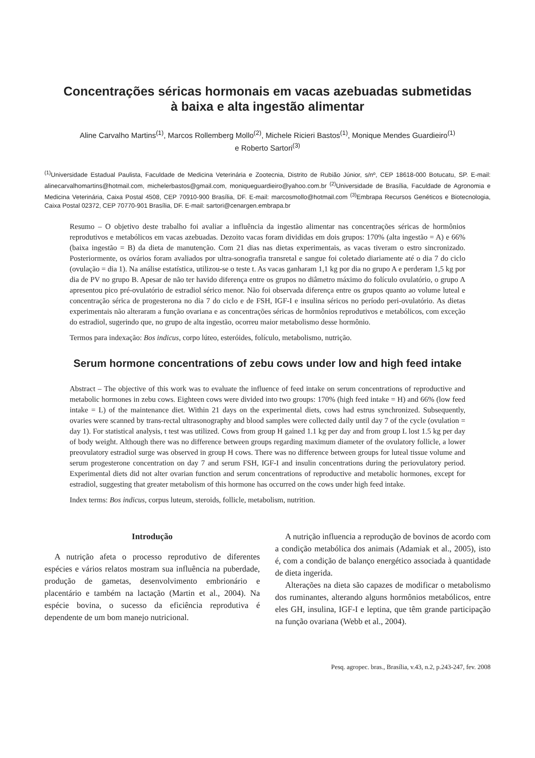Concentrações séricas hormonais em vacas azebuadas submetidas
à baixa e alta ingestão alimentar
Aline Carvalho Martins<sup>(1)</sup>, Marcos Rollemberg Mollo<sup>(2)</sup>, Michele Ricieri Bastos<sup>(1)</sup>, Monique Mendes Guardieiro<sup>(1)</sup>
e Roberto Sartori<sup>(3)</sup>
<sup>(1)</sup> Universidade Estadual Paulista, Faculdade de Medicina Veterinária e Zootecnia, Distrito de Rubião Júnior, s/nº, CEP 18618-000 Botucatu, SP. E-mail: alinecarvalhomartins@hotmail.com, michelerbastos@gmail.com, moniqueguardieiro@yahoo.com.br <sup>(2)</sup>Universidade de Brasília, Faculdade de Agronomia e Medicina Veterinária, Caixa Postal 4508, CEP 70910-900 Brasília, DF. E-mail: marcosmollo@hotmail.com <sup>(3)</sup>Embrapa Recursos Genéticos e Biotecnologia, Caixa Postal 02372, CEP 70770-901 Brasília, DF. E-mail: sartori@cenargen.embrapa.br
Resumo – O objetivo deste trabalho foi avaliar a influência da ingestão alimentar nas concentrações séricas de hormônios reprodutivos e metabólicos em vacas azebuadas. Dezoito vacas foram divididas em dois grupos: 170% (alta ingestão = A) e 66% (baixa ingestão = B) da dieta de manutenção. Com 21 dias nas dietas experimentais, as vacas tiveram o estro sincronizado. Posteriormente, os ovários foram avaliados por ultra-sonografia transretal e sangue foi coletado diariamente até o dia 7 do ciclo (ovulação = dia 1). Na análise estatística, utilizou-se o teste t. As vacas ganharam 1,1 kg por dia no grupo A e perderam 1,5 kg por dia de PV no grupo B. Apesar de não ter havido diferença entre os grupos no diâmetro máximo do folículo ovulatório, o grupo A apresentou pico pré-ovulatório de estradiol sérico menor. Não foi observada diferença entre os grupos quanto ao volume luteal e concentração sérica de progesterona no dia 7 do ciclo e de FSH, IGF-I e insulina séricos no período peri-ovulatório. As dietas experimentais não alteraram a função ovariana e as concentrações séricas de hormônios reprodutivos e metabólicos, com exceção do estradiol, sugerindo que, no grupo de alta ingestão, ocorreu maior metabolismo desse hormônio.
Termos para indexação: Bos indicus, corpo lúteo, esteróides, folículo, metabolismo, nutrição.
Serum hormone concentrations of zebu cows under low and high feed intake
Abstract – The objective of this work was to evaluate the influence of feed intake on serum concentrations of reproductive and metabolic hormones in zebu cows. Eighteen cows were divided into two groups: 170% (high feed intake = H) and 66% (low feed intake = L) of the maintenance diet. Within 21 days on the experimental diets, cows had estrus synchronized. Subsequently, ovaries were scanned by trans-rectal ultrasonography and blood samples were collected daily until day 7 of the cycle (ovulation = day 1). For statistical analysis, t test was utilized. Cows from group H gained 1.1 kg per day and from group L lost 1.5 kg per day of body weight. Although there was no difference between groups regarding maximum diameter of the ovulatory follicle, a lower preovulatory estradiol surge was observed in group H cows. There was no difference between groups for luteal tissue volume and serum progesterone concentration on day 7 and serum FSH, IGF-I and insulin concentrations during the periovulatory period. Experimental diets did not alter ovarian function and serum concentrations of reproductive and metabolic hormones, except for estradiol, suggesting that greater metabolism of this hormone has occurred on the cows under high feed intake.
Index terms: Bos indicus, corpus luteum, steroids, follicle, metabolism, nutrition.
Introdução
A nutrição afeta o processo reprodutivo de diferentes espécies e vários relatos mostram sua influência na puberdade, produção de gametas, desenvolvimento embrionário e placentário e também na lactação (Martin et al., 2004). Na espécie bovina, o sucesso da eficiência reprodutiva é dependente de um bom manejo nutricional.
A nutrição influencia a reprodução de bovinos de acordo com a condição metabólica dos animais (Adamiak et al., 2005), isto é, com a condição de balanço energético associada à quantidade de dieta ingerida.
Alterações na dieta são capazes de modificar o metabolismo dos ruminantes, alterando alguns hormônios metabólicos, entre eles GH, insulina, IGF-I e leptina, que têm grande participação na função ovariana (Webb et al., 2004).
Pesq. agropec. bras., Brasília, v.43, n.2, p.243-247, fev. 2008